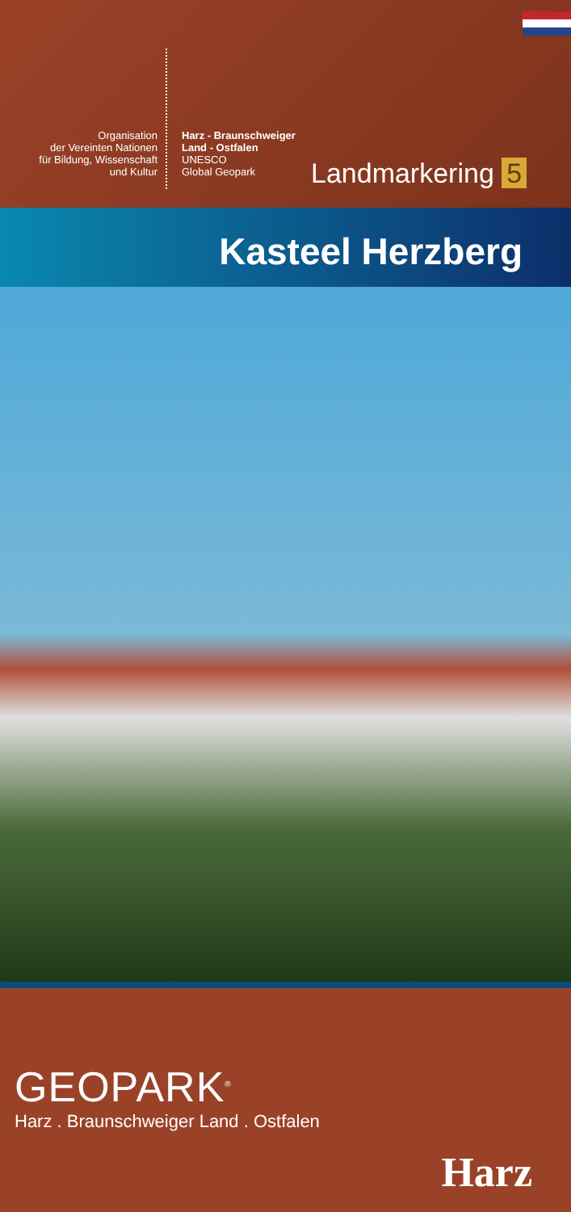Organisation
der Vereinten Nationen
für Bildung, Wissenschaft
und Kultur
Harz - Braunschweiger
Land - Ostfalen
UNESCO
Global Geopark
Landmarkering 5
Kasteel Herzberg
GEOPARK<sup>®</sup>
Harz . Braunschweiger Land . Ostfalen
Harz